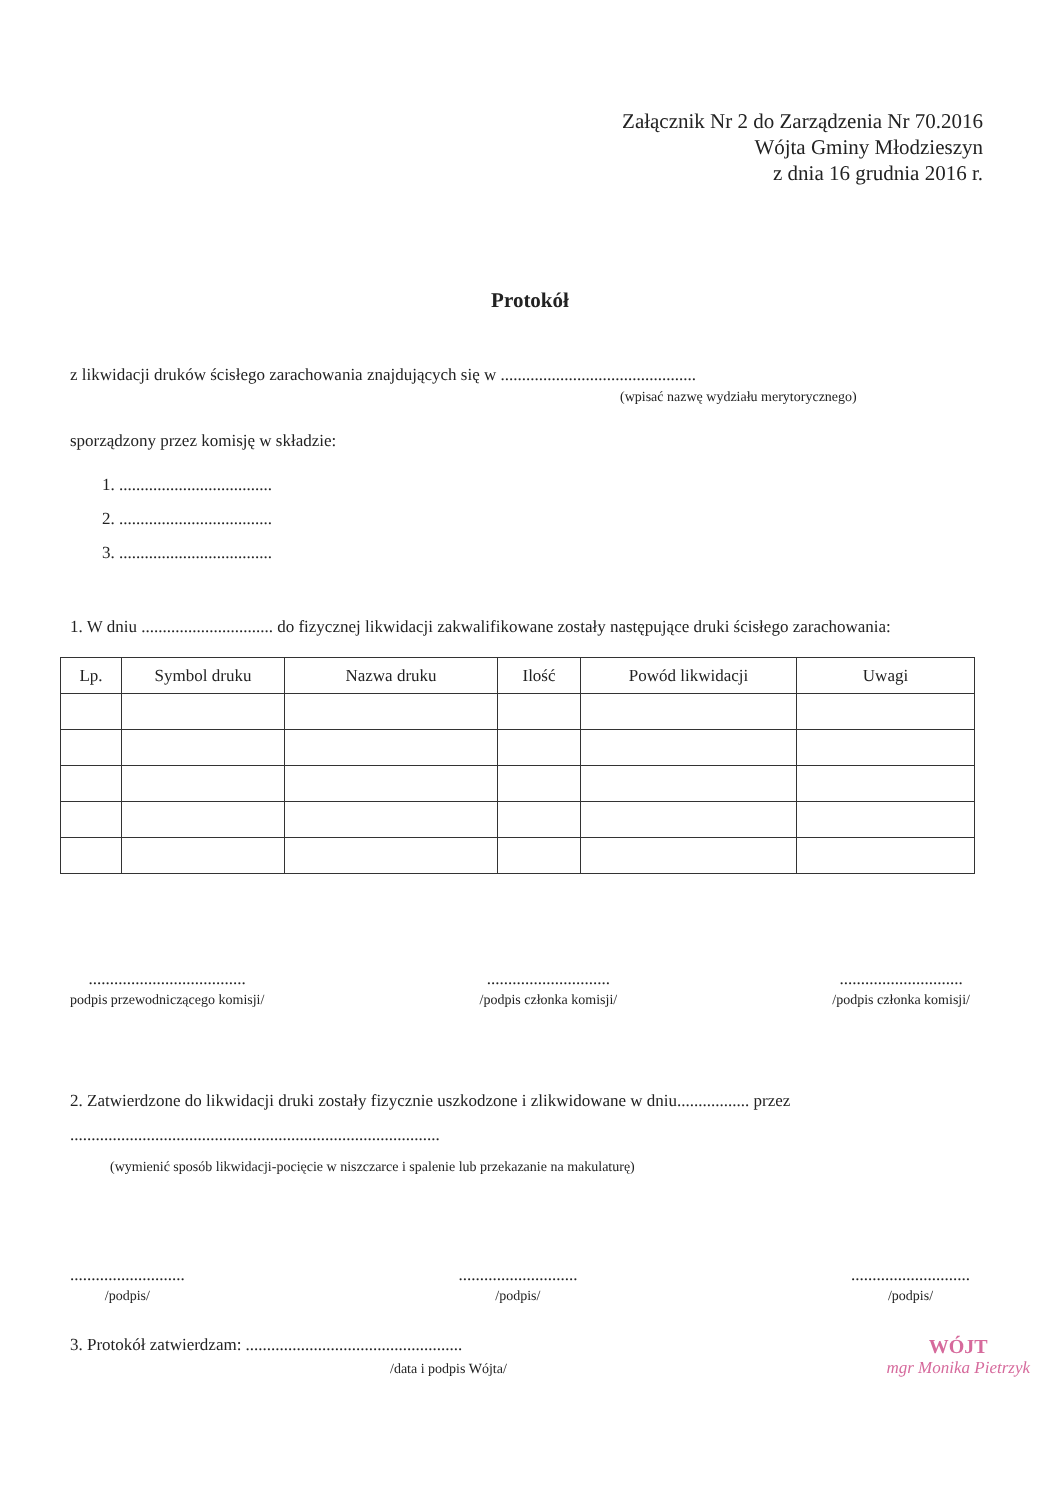Załącznik Nr 2 do Zarządzenia Nr 70.2016
Wójta Gminy Młodzieszyn
z dnia 16 grudnia 2016 r.
Protokół
z likwidacji druków ścisłego zarachowania znajdujących się w ..............................................
(wpisać nazwę wydziału merytorycznego)
sporządzony przez komisję w składzie:
1. ....................................
2. ....................................
3. ....................................
1. W dniu ............................... do fizycznej likwidacji zakwalifikowane zostały następujące druki ścisłego zarachowania:
| Lp. | Symbol druku | Nazwa druku | Ilość | Powód likwidacji | Uwagi |
| --- | --- | --- | --- | --- | --- |
.....................................
podpis przewodniczącego komisji/
.............................
/podpis członka komisji/
.............................
/podpis członka komisji/
2. Zatwierdzone do likwidacji druki zostały fizycznie uszkodzone i zlikwidowane w dniu................. przez
.......................................................................................
(wymienić sposób likwidacji-pocięcie w niszczarce i spalenie lub przekazanie na makulaturę)
...........................
/podpis/
............................
/podpis/
............................
/podpis/
3. Protokół zatwierdzam: ...................................................
/data i podpis Wójta/
WÓJT
mgr Monika Pietrzyk